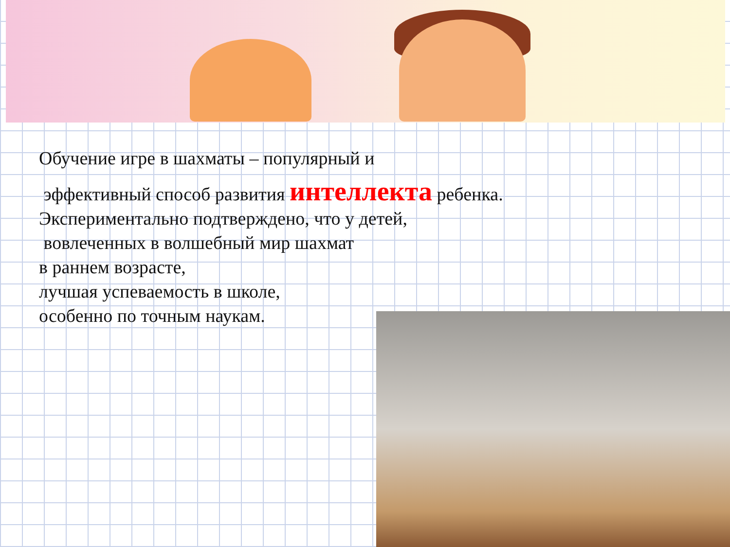Обучение игре в шахматы – популярный и
эффективный способ развития интеллекта ребенка.
Экспериментально подтверждено, что у детей,
вовлеченных в волшебный мир шахмат
в раннем возрасте,
лучшая успеваемость в школе,
особенно по точным наукам.